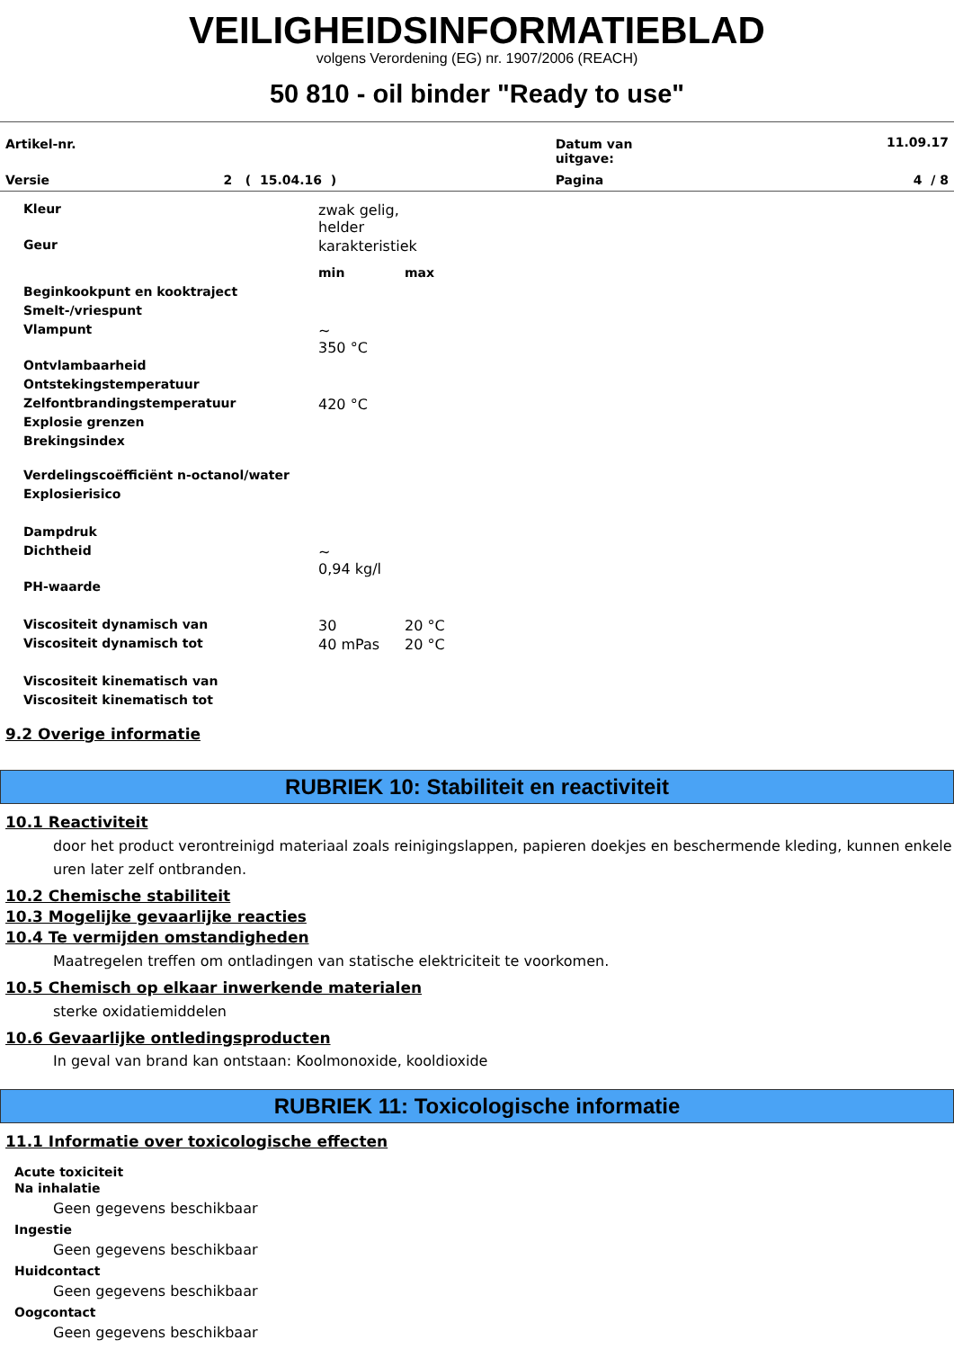VEILIGHEIDSINFORMATIEBLAD
volgens Verordening (EG) nr. 1907/2006 (REACH)
50 810 - oil binder "Ready to use"
| Artikel-nr. | | Datum van uitgave: | 11.09.17 |
| Versie | 2 ( 15.04.16 ) | Pagina | 4 / 8 |
| Kleur | zwak gelig, helder |
| Geur | karakteristiek |
| | min | max |
| Beginkookpunt en kooktraject | | |
| Smelt-/vriespunt | | |
| Vlampunt | ~ 350 °C | |
| Ontvlambaarheid | | |
| Ontstekingstemperatuur | | |
| Zelfontbrandingstemperatuur | 420 °C | |
| Explosie grenzen | | |
| Brekingsindex | | |
| Verdelingscoëfficiënt n-octanol/water | | |
| Explosierisico | | |
| Dampdruk | | |
| Dichtheid | ~ 0,94 kg/l | |
| PH-waarde | | |
| Viscositeit dynamisch van | 30 | 20 °C |
| Viscositeit dynamisch tot | 40 mPas | 20 °C |
| Viscositeit kinematisch van | | |
| Viscositeit kinematisch tot | | |
9.2 Overige informatie
RUBRIEK 10: Stabiliteit en reactiviteit
10.1 Reactiviteit
door het product verontreinigd materiaal zoals reinigingslappen, papieren doekjes en beschermende kleding, kunnen enkele uren later zelf ontbranden.
10.2 Chemische stabiliteit
10.3 Mogelijke gevaarlijke reacties
10.4 Te vermijden omstandigheden
Maatregelen treffen om ontladingen van statische elektriciteit te voorkomen.
10.5 Chemisch op elkaar inwerkende materialen
sterke oxidatiemiddelen
10.6 Gevaarlijke ontledingsproducten
In geval van brand kan ontstaan: Koolmonoxide, kooldioxide
RUBRIEK 11: Toxicologische informatie
11.1 Informatie over toxicologische effecten
Acute toxiciteit
Na inhalatie
Geen gegevens beschikbaar
Ingestie
Geen gegevens beschikbaar
Huidcontact
Geen gegevens beschikbaar
Oogcontact
Geen gegevens beschikbaar